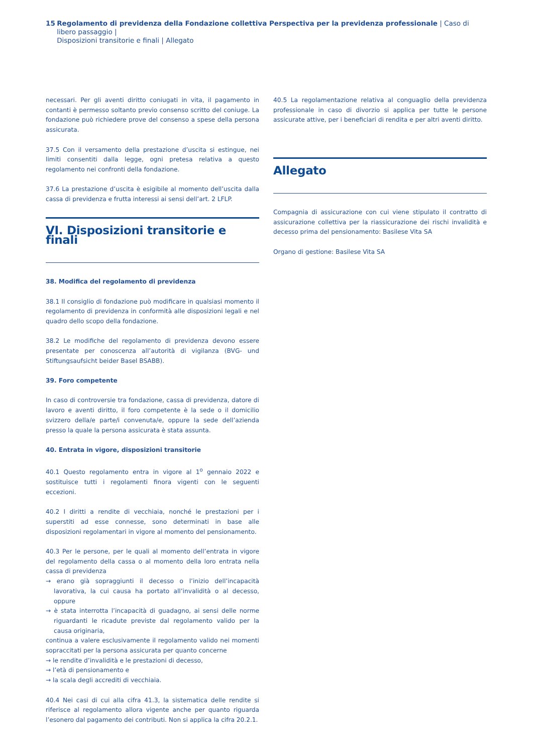15 Regolamento di previdenza della Fondazione collettiva Perspectiva per la previdenza professionale | Caso di libero passaggio |
Disposizioni transitorie e finali | Allegato
necessari. Per gli aventi diritto coniugati in vita, il pagamento in contanti è permesso soltanto previo consenso scritto del coniuge. La fondazione può richiedere prove del consenso a spese della persona assicurata.
37.5 Con il versamento della prestazione d’uscita si estingue, nei limiti consentiti dalla legge, ogni pretesa relativa a questo regolamento nei confronti della fondazione.
37.6 La prestazione d’uscita è esigibile al momento dell’uscita dalla cassa di previdenza e frutta interessi ai sensi dell’art. 2 LFLP.
VI. Disposizioni transitorie e finali
38. Modifica del regolamento di previdenza
38.1 Il consiglio di fondazione può modificare in qualsiasi momento il regolamento di previdenza in conformità alle disposizioni legali e nel quadro dello scopo della fondazione.
38.2 Le modifiche del regolamento di previdenza devono essere presentate per conoscenza all’autorità di vigilanza (BVG- und Stiftungsaufsicht beider Basel BSABB).
39. Foro competente
In caso di controversie tra fondazione, cassa di previdenza, datore di lavoro e aventi diritto, il foro competente è la sede o il domicilio svizzero della/e parte/i convenuta/e, oppure la sede dell’azienda presso la quale la persona assicurata è stata assunta.
40. Entrata in vigore, disposizioni transitorie
40.1 Questo regolamento entra in vigore al 1<sup>o</sup> gennaio 2022 e sostituisce tutti i regolamenti finora vigenti con le seguenti eccezioni.
40.2 I diritti a rendite di vecchiaia, nonché le prestazioni per i superstiti ad esse connesse, sono determinati in base alle disposizioni regolamentari in vigore al momento del pensionamento.
40.3 Per le persone, per le quali al momento dell’entrata in vigore del regolamento della cassa o al momento della loro entrata nella cassa di previdenza
→ erano già sopraggiunti il decesso o l’inizio dell’incapacità lavorativa, la cui causa ha portato all’invalidità o al decesso, oppure
→ è stata interrotta l’incapacità di guadagno, ai sensi delle norme riguardanti le ricadute previste dal regolamento valido per la causa originaria,
continua a valere esclusivamente il regolamento valido nei momenti sopraccitati per la persona assicurata per quanto concerne
→ le rendite d’invalidità e le prestazioni di decesso,
→ l’età di pensionamento e
→ la scala degli accrediti di vecchiaia.
40.4 Nei casi di cui alla cifra 41.3, la sistematica delle rendite si riferisce al regolamento allora vigente anche per quanto riguarda l’esonero dal pagamento dei contributi. Non si applica la cifra 20.2.1.
40.5 La regolamentazione relativa al conguaglio della previdenza professionale in caso di divorzio si applica per tutte le persone assicurate attive, per i beneficiari di rendita e per altri aventi diritto.
Allegato
Compagnia di assicurazione con cui viene stipulato il contratto di assicurazione collettiva per la riassicurazione dei rischi invalidità e decesso prima del pensionamento: Basilese Vita SA
Organo di gestione: Basilese Vita SA